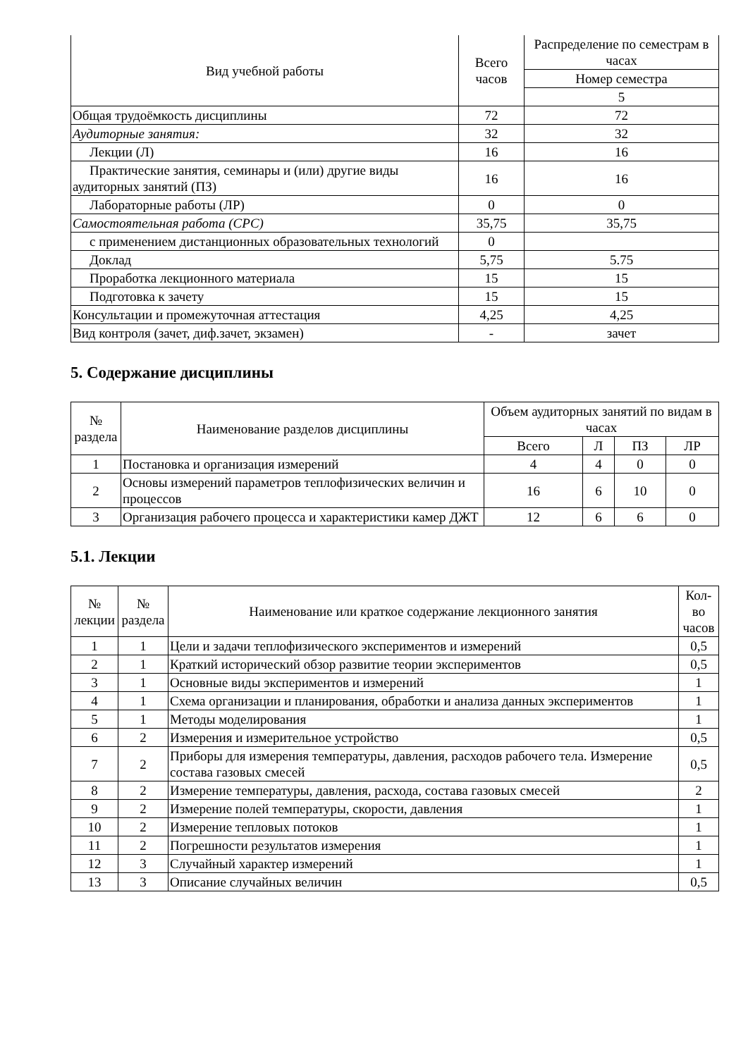| Вид учебной работы | Всего часов | Распределение по семестрам в часах |
| --- | --- | --- |
| | | Номер семестра |
| | | 5 |
| Общая трудоёмкость дисциплины | 72 | 72 |
| Аудиторные занятия: | 32 | 32 |
| Лекции (Л) | 16 | 16 |
| Практические занятия, семинары и (или) другие виды аудиторных занятий (ПЗ) | 16 | 16 |
| Лабораторные работы (ЛР) | 0 | 0 |
| Самостоятельная работа (СРС) | 35,75 | 35,75 |
| с применением дистанционных образовательных технологий | 0 | |
| Доклад | 5,75 | 5.75 |
| Проработка лекционного материала | 15 | 15 |
| Подготовка к зачету | 15 | 15 |
| Консультации и промежуточная аттестация | 4,25 | 4,25 |
| Вид контроля (зачет, диф.зачет, экзамен) | - | зачет |
5. Содержание дисциплины
| № раздела | Наименование разделов дисциплины | Объем аудиторных занятий по видам в часах | | | |
| --- | --- | --- | --- | --- | --- |
| | | Всего | Л | ПЗ | ЛР |
| 1 | Постановка и организация измерений | 4 | 4 | 0 | 0 |
| 2 | Основы измерений параметров теплофизических величин и процессов | 16 | 6 | 10 | 0 |
| 3 | Организация рабочего процесса и характеристики камер ДЖТ | 12 | 6 | 6 | 0 |
5.1. Лекции
| № лекции | № раздела | Наименование или краткое содержание лекционного занятия | Кол-во часов |
| --- | --- | --- | --- |
| 1 | 1 | Цели и задачи теплофизического экспериментов и измерений | 0,5 |
| 2 | 1 | Краткий исторический обзор развитие теории экспериментов | 0,5 |
| 3 | 1 | Основные виды экспериментов и измерений | 1 |
| 4 | 1 | Схема организации и планирования, обработки и анализа данных экспериментов | 1 |
| 5 | 1 | Методы моделирования | 1 |
| 6 | 2 | Измерения и измерительное устройство | 0,5 |
| 7 | 2 | Приборы для измерения температуры, давления, расходов рабочего тела. Измерение состава газовых смесей | 0,5 |
| 8 | 2 | Измерение температуры, давления, расхода, состава газовых смесей | 2 |
| 9 | 2 | Измерение полей температуры, скорости, давления | 1 |
| 10 | 2 | Измерение тепловых потоков | 1 |
| 11 | 2 | Погрешности результатов измерения | 1 |
| 12 | 3 | Случайный характер измерений | 1 |
| 13 | 3 | Описание случайных величин | 0,5 |